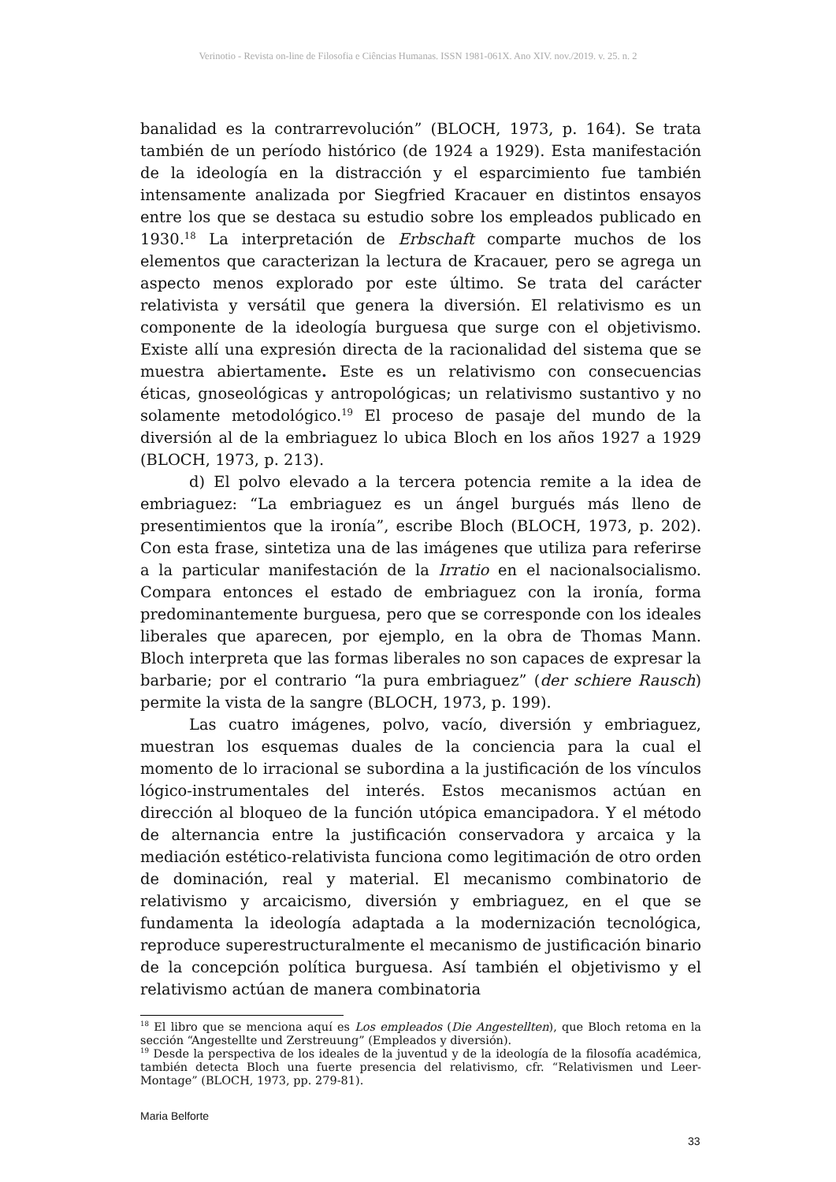Verinotio - Revista on-line de Filosofia e Ciências Humanas. ISSN 1981-061X. Ano XIV. nov./2019. v. 25. n. 2
banalidad es la contrarrevolución” (BLOCH, 1973, p. 164). Se trata también de un período histórico (de 1924 a 1929). Esta manifestación de la ideología en la distracción y el esparcimiento fue también intensamente analizada por Siegfried Kracauer en distintos ensayos entre los que se destaca su estudio sobre los empleados publicado en 1930.<sup>18</sup> La interpretación de Erbschaft comparte muchos de los elementos que caracterizan la lectura de Kracauer, pero se agrega un aspecto menos explorado por este último. Se trata del carácter relativista y versátil que genera la diversión. El relativismo es un componente de la ideología burguesa que surge con el objetivismo. Existe allí una expresión directa de la racionalidad del sistema que se muestra abiertamente. Este es un relativismo con consecuencias éticas, gnoseológicas y antropológicas; un relativismo sustantivo y no solamente metodológico.<sup>19</sup> El proceso de pasaje del mundo de la diversión al de la embriaguez lo ubica Bloch en los años 1927 a 1929 (BLOCH, 1973, p. 213).
d) El polvo elevado a la tercera potencia remite a la idea de embriaguez: “La embriaguez es un ángel burgués más lleno de presentimientos que la ironía”, escribe Bloch (BLOCH, 1973, p. 202). Con esta frase, sintetiza una de las imágenes que utiliza para referirse a la particular manifestación de la Irratio en el nacionalsocialismo. Compara entonces el estado de embriaguez con la ironía, forma predominantemente burguesa, pero que se corresponde con los ideales liberales que aparecen, por ejemplo, en la obra de Thomas Mann. Bloch interpreta que las formas liberales no son capaces de expresar la barbarie; por el contrario “la pura embriaguez” (der schiere Rausch) permite la vista de la sangre (BLOCH, 1973, p. 199).
Las cuatro imágenes, polvo, vacío, diversión y embriaguez, muestran los esquemas duales de la conciencia para la cual el momento de lo irracional se subordina a la justificación de los vínculos lógico-instrumentales del interés. Estos mecanismos actúan en dirección al bloqueo de la función utópica emancipadora. Y el método de alternancia entre la justificación conservadora y arcaica y la mediación estético-relativista funciona como legitimación de otro orden de dominación, real y material. El mecanismo combinatorio de relativismo y arcaicismo, diversión y embriaguez, en el que se fundamenta la ideología adaptada a la modernización tecnológica, reproduce superestructuralmente el mecanismo de justificación binario de la concepción política burguesa. Así también el objetivismo y el relativismo actúan de manera combinatoria
<sup>18</sup> El libro que se menciona aquí es Los empleados (Die Angestellten), que Bloch retoma en la sección “Angestellte und Zerstreuung” (Empleados y diversión).
<sup>19</sup> Desde la perspectiva de los ideales de la juventud y de la ideología de la filosofía académica, también detecta Bloch una fuerte presencia del relativismo, cfr. “Relativismen und Leer-Montage” (BLOCH, 1973, pp. 279-81).
Maria Belforte
33